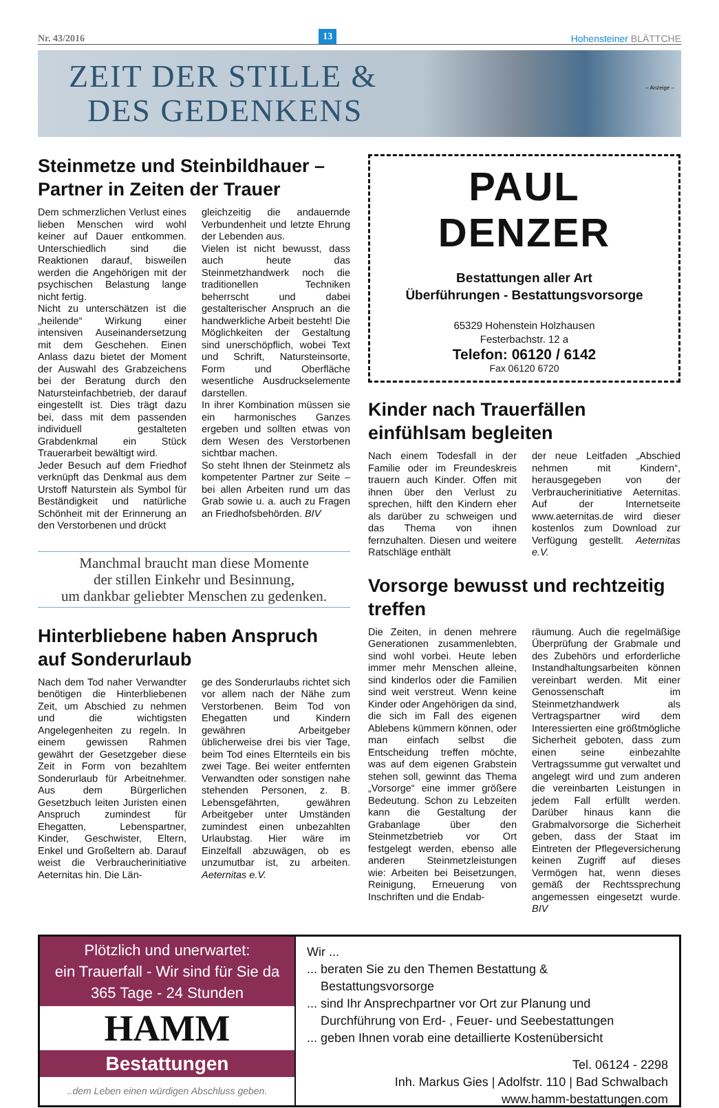Nr. 43/2016 13 Hohensteiner BLÄTTCHE
ZEIT DER STILLE &
DES GEDENKENS
– Anzeige –
Steinmetze und Steinbildhauer – Partner in Zeiten der Trauer
Dem schmerzlichen Verlust eines lieben Menschen wird wohl keiner auf Dauer entkommen. Unterschiedlich sind die Reaktionen darauf, bisweilen werden die Angehörigen mit der psychischen Belastung lange nicht fertig.
Nicht zu unterschätzen ist die „heilende“ Wirkung einer intensiven Auseinandersetzung mit dem Geschehen. Einen Anlass dazu bietet der Moment der Auswahl des Grabzeichens bei der Beratung durch den Natursteinfachbetrieb, der darauf eingestellt ist. Dies trägt dazu bei, dass mit dem passenden individuell gestalteten Grabdenkmal ein Stück Trauerarbeit bewältigt wird.
Jeder Besuch auf dem Friedhof verknüpft das Denkmal aus dem Urstoff Naturstein als Symbol für Beständigkeit und natürliche Schönheit mit der Erinnerung an den Verstorbenen und drückt
gleichzeitig die andauernde Verbundenheit und letzte Ehrung der Lebenden aus.
Vielen ist nicht bewusst, dass auch heute das Steinmetzhandwerk noch die traditionellen Techniken beherrscht und dabei gestalterischer Anspruch an die handwerkliche Arbeit besteht! Die Möglichkeiten der Gestaltung sind unerschöpflich, wobei Text und Schrift, Natursteinsorte, Form und Oberfläche wesentliche Ausdruckselemente darstellen.
In ihrer Kombination müssen sie ein harmonisches Ganzes ergeben und sollten etwas von dem Wesen des Verstorbenen sichtbar machen.
So steht Ihnen der Steinmetz als kompetenter Partner zur Seite – bei allen Arbeiten rund um das Grab sowie u. a. auch zu Fragen an Friedhofsbehörden. BIV
Manchmal braucht man diese Momente
der stillen Einkehr und Besinnung,
um dankbar geliebter Menschen zu gedenken.
Hinterbliebene haben Anspruch auf Sonderurlaub
Nach dem Tod naher Verwandter benötigen die Hinterbliebenen Zeit, um Abschied zu nehmen und die wichtigsten Angelegenheiten zu regeln. In einem gewissen Rahmen gewährt der Gesetzgeber diese Zeit in Form von bezahltem Sonderurlaub für Arbeitnehmer. Aus dem Bürgerlichen Gesetzbuch leiten Juristen einen Anspruch zumindest für Ehegatten, Lebenspartner, Kinder, Geschwister, Eltern, Enkel und Großeltern ab. Darauf weist die Verbraucherinitiative Aeternitas hin. Die Län-
ge des Sonderurlaubs richtet sich vor allem nach der Nähe zum Verstorbenen. Beim Tod von Ehegatten und Kindern gewähren Arbeitgeber üblicherweise drei bis vier Tage, beim Tod eines Elternteils ein bis zwei Tage. Bei weiter entfernten Verwandten oder sonstigen nahe stehenden Personen, z. B. Lebensgefährten, gewähren Arbeitgeber unter Umständen zumindest einen unbezahlten Urlaubstag. Hier wäre im Einzelfall abzuwägen, ob es unzumutbar ist, zu arbeiten. Aeternitas e.V.
PAUL DENZER
Bestattungen aller Art
Überführungen - Bestattungsvorsorge
65329 Hohenstein Holzhausen
Festerbachstr. 12 a
Telefon: 06120 / 6142
Fax 06120 6720
Kinder nach Trauerfällen einfühlsam begleiten
Nach einem Todesfall in der Familie oder im Freundeskreis trauern auch Kinder. Offen mit ihnen über den Verlust zu sprechen, hilft den Kindern eher als darüber zu schweigen und das Thema von ihnen fernzuhalten. Diesen und weitere Ratschläge enthält
der neue Leitfaden „Abschied nehmen mit Kindern“, herausgegeben von der Verbraucherinitiative Aeternitas. Auf der Internetseite www.aeternitas.de wird dieser kostenlos zum Download zur Verfügung gestellt. Aeternitas e.V.
Vorsorge bewusst und rechtzeitig treffen
Die Zeiten, in denen mehrere Generationen zusammenlebten, sind wohl vorbei. Heute leben immer mehr Menschen alleine, sind kinderlos oder die Familien sind weit verstreut. Wenn keine Kinder oder Angehörigen da sind, die sich im Fall des eigenen Ablebens kümmern können, oder man einfach selbst die Entscheidung treffen möchte, was auf dem eigenen Grabstein stehen soll, gewinnt das Thema „Vorsorge“ eine immer größere Bedeutung. Schon zu Lebzeiten kann die Gestaltung der Grabanlage über den Steinmetzbetrieb vor Ort festgelegt werden, ebenso alle anderen Steinmetzleistungen wie: Arbeiten bei Beisetzungen, Reinigung, Erneuerung von Inschriften und die Endab-
räumung. Auch die regelmäßige Überprüfung der Grabmale und des Zubehörs und erforderliche Instandhaltungsarbeiten können vereinbart werden. Mit einer Genossenschaft im Steinmetzhandwerk als Vertragspartner wird dem Interessierten eine größtmögliche Sicherheit geboten, dass zum einen seine einbezahlte Vertragssumme gut verwaltet und angelegt wird und zum anderen die vereinbarten Leistungen in jedem Fall erfüllt werden. Darüber hinaus kann die Grabmalvorsorge die Sicherheit geben, dass der Staat im Eintreten der Pflegeversicherung keinen Zugriff auf dieses Vermögen hat, wenn dieses gemäß der Rechtssprechung angemessen eingesetzt wurde. BIV
Plötzlich und unerwartet:
ein Trauerfall - Wir sind für Sie da
365 Tage - 24 Stunden
HAMM
Bestattungen
..dem Leben einen würdigen Abschluss geben.
Wir ...
... beraten Sie zu den Themen Bestattung &
Bestattungsvorsorge
... sind Ihr Ansprechpartner vor Ort zur Planung und
Durchführung von Erd- , Feuer- und Seebestattungen
... geben Ihnen vorab eine detaillierte Kostenübersicht
Tel. 06124 - 2298
Inh. Markus Gies | Adolfstr. 110 | Bad Schwalbach
www.hamm-bestattungen.com